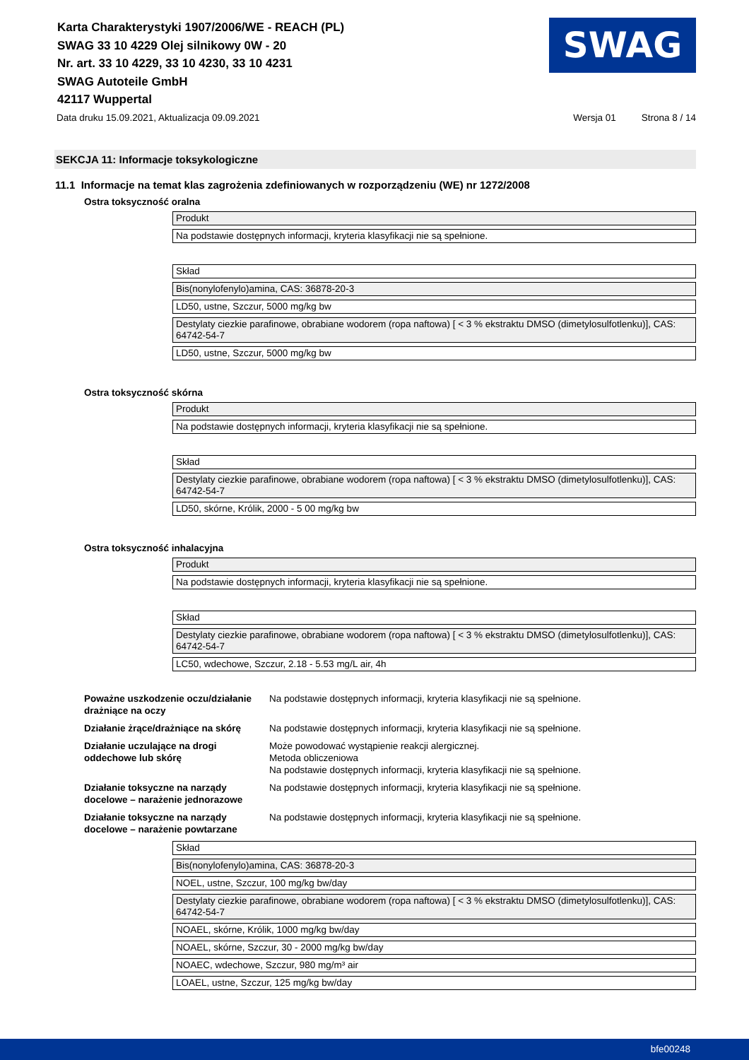SWAG
Karta Charakterystyki 1907/2006/WE - REACH (PL)
SWAG 33 10 4229 Olej silnikowy 0W - 20
Nr. art. 33 10 4229, 33 10 4230, 33 10 4231
SWAG Autoteile GmbH
42117 Wuppertal
Data druku 15.09.2021, Aktualizacja 09.09.2021 Wersja 01 Strona 8 / 14
SEKCJA 11: Informacje toksykologiczne
11.1 Informacje na temat klas zagrożenia zdefiniowanych w rozporządzeniu (WE) nr 1272/2008
Ostra toksyczność oralna
Produkt
Na podstawie dostępnych informacji, kryteria klasyfikacji nie są spełnione.
Skład
Bis(nonylofenylo)amina, CAS: 36878-20-3
LD50, ustne, Szczur, 5000 mg/kg bw
Destylaty ciezkie parafinowe, obrabiane wodorem (ropa naftowa) [ < 3 % ekstraktu DMSO (dimetylosulfotlenku)], CAS: 64742-54-7
LD50, ustne, Szczur, 5000 mg/kg bw
Ostra toksyczność skórna
Produkt
Na podstawie dostępnych informacji, kryteria klasyfikacji nie są spełnione.
Skład
Destylaty ciezkie parafinowe, obrabiane wodorem (ropa naftowa) [ < 3 % ekstraktu DMSO (dimetylosulfotlenku)], CAS: 64742-54-7
LD50, skórne, Królik, 2000 - 5 00 mg/kg bw
Ostra toksyczność inhalacyjna
Produkt
Na podstawie dostępnych informacji, kryteria klasyfikacji nie są spełnione.
Skład
Destylaty ciezkie parafinowe, obrabiane wodorem (ropa naftowa) [ < 3 % ekstraktu DMSO (dimetylosulfotlenku)], CAS: 64742-54-7
LC50, wdechowe, Szczur, 2.18 - 5.53 mg/L air, 4h
Poważne uszkodzenie oczu/działanie drażniące na oczy Na podstawie dostępnych informacji, kryteria klasyfikacji nie są spełnione.
Działanie żrące/drażniące na skórę Na podstawie dostępnych informacji, kryteria klasyfikacji nie są spełnione.
Działanie uczulające na drogi oddechowe lub skórę Może powodować wystąpienie reakcji alergicznej.
Metoda obliczeniowa
Na podstawie dostępnych informacji, kryteria klasyfikacji nie są spełnione.
Działanie toksyczne na narządy docelowe – narażenie jednorazowe Na podstawie dostępnych informacji, kryteria klasyfikacji nie są spełnione.
Działanie toksyczne na narządy docelowe – narażenie powtarzane Na podstawie dostępnych informacji, kryteria klasyfikacji nie są spełnione.
Skład
Bis(nonylofenylo)amina, CAS: 36878-20-3
NOEL, ustne, Szczur, 100 mg/kg bw/day
Destylaty ciezkie parafinowe, obrabiane wodorem (ropa naftowa) [ < 3 % ekstraktu DMSO (dimetylosulfotlenku)], CAS: 64742-54-7
NOAEL, skórne, Królik, 1000 mg/kg bw/day
NOAEL, skórne, Szczur, 30 - 2000 mg/kg bw/day
NOAEC, wdechowe, Szczur, 980 mg/m³ air
LOAEL, ustne, Szczur, 125 mg/kg bw/day
bfe00248